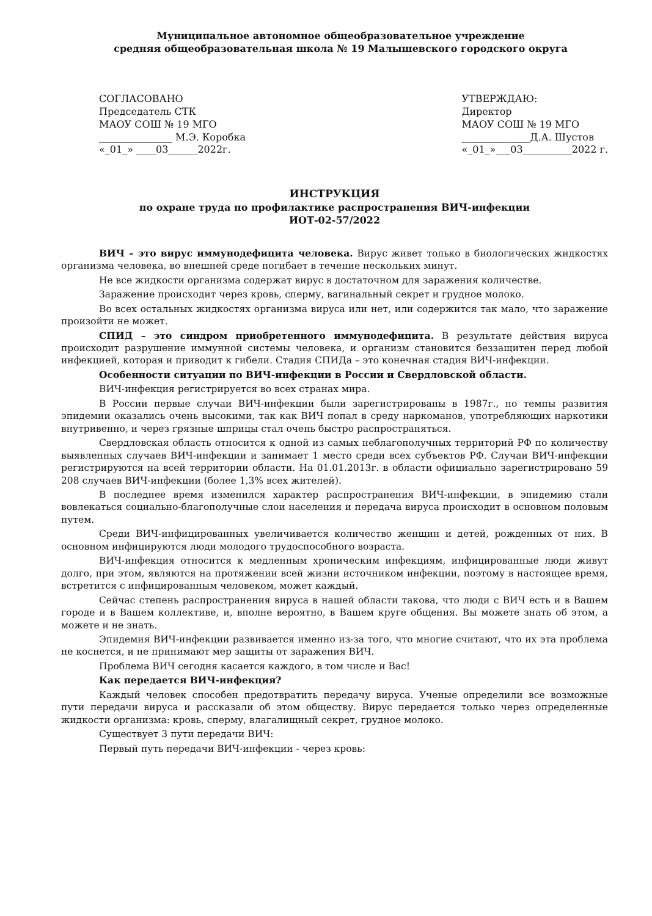Муниципальное автономное общеобразовательное учреждение
средняя общеобразовательная школа № 19 Малышевского городского округа
СОГЛАСОВАНО
Председатель СТК
МАОУ СОШ № 19 МГО
_______________ М.Э. Коробка
«_01_» ____03______2022г.
УТВЕРЖДАЮ:
Директор
МАОУ СОШ № 19 МГО
______________Д.А. Шустов
«_01_»___03__________2022 г.
ИНСТРУКЦИЯ
по охране труда по профилактике распространения ВИЧ-инфекции
ИОТ-02-57/2022
ВИЧ – это вирус иммунодефицита человека. Вирус живет только в биологических жидкостях организма человека, во внешней среде погибает в течение нескольких минут.
Не все жидкости организма содержат вирус в достаточном для заражения количестве.
Заражение происходит через кровь, сперму, вагинальный секрет и грудное молоко.
Во всех остальных жидкостях организма вируса или нет, или содержится так мало, что заражение произойти не может.
СПИД – это синдром приобретенного иммунодефицита. В результате действия вируса происходит разрушение иммунной системы человека, и организм становится беззащитен перед любой инфекцией, которая и приводит к гибели. Стадия СПИДа – это конечная стадия ВИЧ-инфекции.
Особенности ситуации по ВИЧ-инфекции в России и Свердловской области.
ВИЧ-инфекция регистрируется во всех странах мира.
В России первые случаи ВИЧ-инфекции были зарегистрированы в 1987г., но темпы развития эпидемии оказались очень высокими, так как ВИЧ попал в среду наркоманов, употребляющих наркотики внутривенно, и через грязные шприцы стал очень быстро распространяться.
Свердловская область относится к одной из самых неблагополучных территорий РФ по количеству выявленных случаев ВИЧ-инфекции и занимает 1 место среди всех субъектов РФ. Случаи ВИЧ-инфекции регистрируются на всей территории области. На 01.01.2013г. в области официально зарегистрировано 59 208 случаев ВИЧ-инфекции (более 1,3% всех жителей).
В последнее время изменился характер распространения ВИЧ-инфекции, в эпидемию стали вовлекаться социально-благополучные слои населения и передача вируса происходит в основном половым путем.
Среди ВИЧ-инфицированных увеличивается количество женщин и детей, рожденных от них. В основном инфицируются люди молодого трудоспособного возраста.
ВИЧ-инфекция относится к медленным хроническим инфекциям, инфицированные люди живут долго, при этом, являются на протяжении всей жизни источником инфекции, поэтому в настоящее время, встретится с инфицированным человеком, может каждый.
Сейчас степень распространения вируса в нашей области такова, что люди с ВИЧ есть и в Вашем городе и в Вашем коллективе, и, вполне вероятно, в Вашем круге общения. Вы можете знать об этом, а можете и не знать.
Эпидемия ВИЧ-инфекции развивается именно из-за того, что многие считают, что их эта проблема не коснется, и не принимают мер защиты от заражения ВИЧ.
Проблема ВИЧ сегодня касается каждого, в том числе и Вас!
Как передается ВИЧ-инфекция?
Каждый человек способен предотвратить передачу вируса. Ученые определили все возможные пути передачи вируса и рассказали об этом обществу. Вирус передается только через определенные жидкости организма: кровь, сперму, влагалищный секрет, грудное молоко.
Существует 3 пути передачи ВИЧ:
Первый путь передачи ВИЧ-инфекции - через кровь: